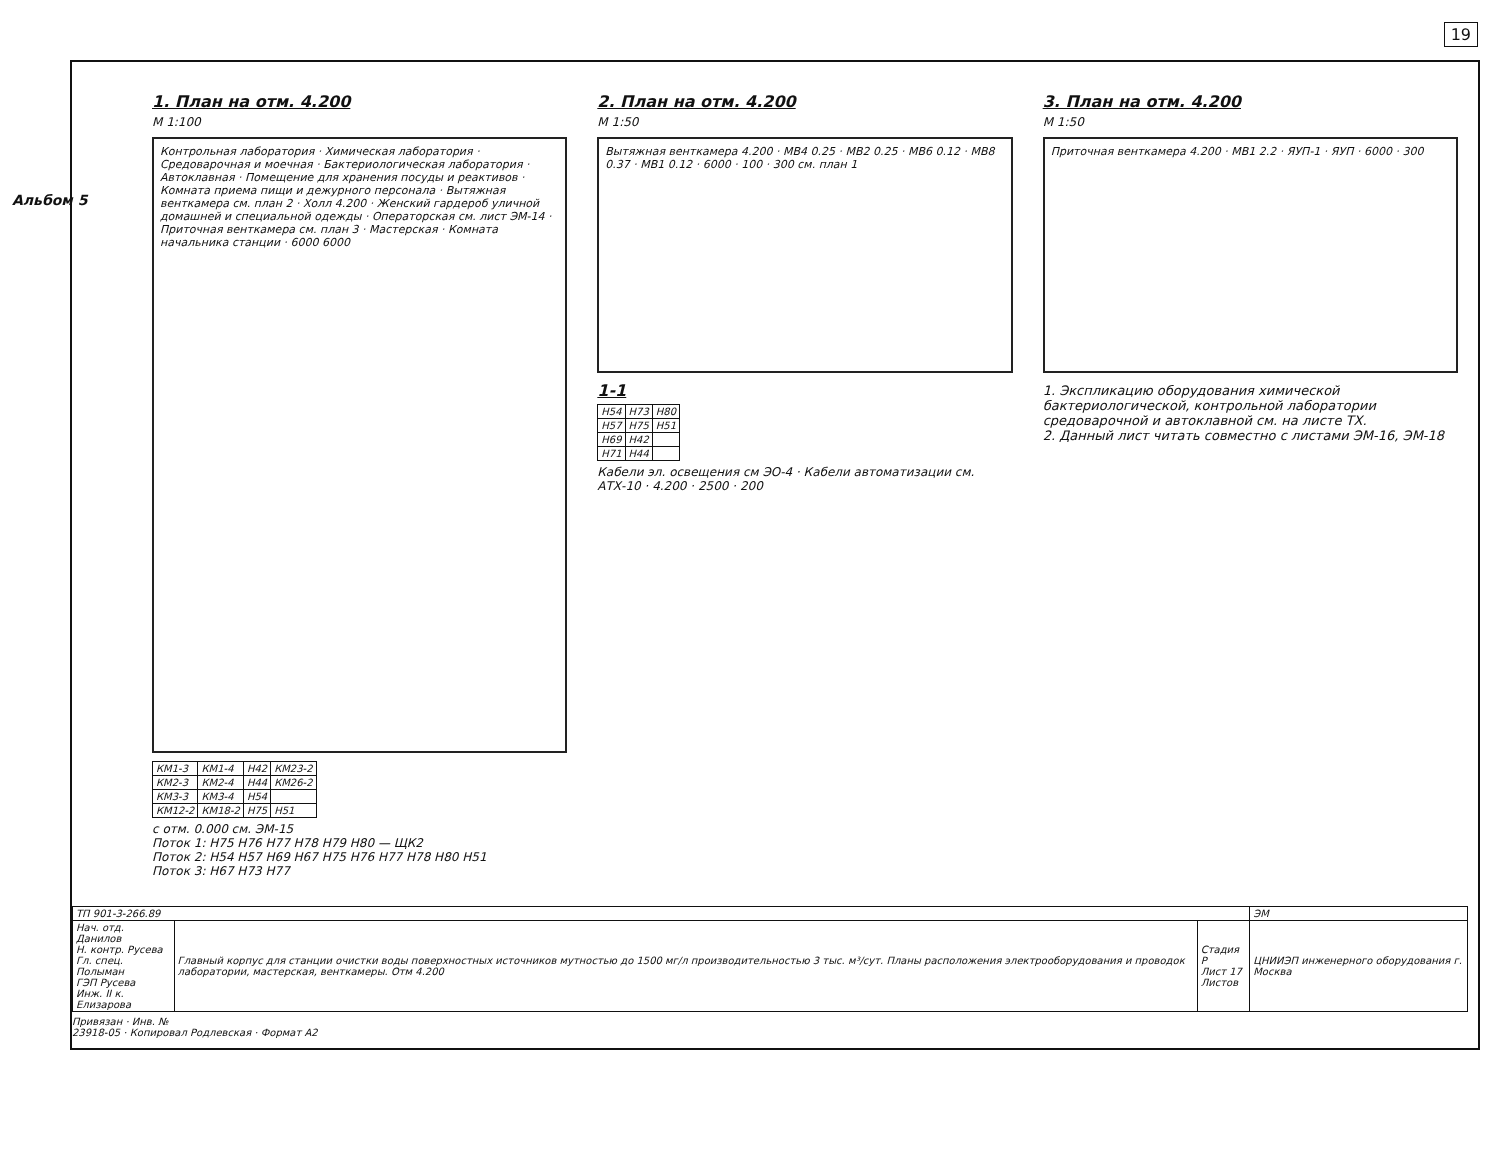19
Альбом 5
1. План на отм. 4.200
М 1:100
Контрольная лаборатория · Химическая лаборатория · Средоварочная и моечная · Бактериологическая лаборатория · Автоклавная · Помещение для хранения посуды и реактивов · Комната приема пищи и дежурного персонала · Вытяжная венткамера см. план 2 · Холл 4.200 · Женский гардероб уличной домашней и специальной одежды · Операторская см. лист ЭМ-14 · Приточная венткамера см. план 3 · Мастерская · Комната начальника станции · 6000 6000
| КМ1-3 | КМ1-4 | Н42 | КМ23-2 |
| КМ2-3 | КМ2-4 | Н44 | КМ26-2 |
| КМ3-3 | КМ3-4 | Н54 | |
| КМ12-2 | КМ18-2 | Н75 | Н51 |
с отм. 0.000 см. ЭМ-15
Поток 1: Н75 Н76 Н77 Н78 Н79 Н80 — ЩК2
Поток 2: Н54 Н57 Н69 Н67 Н75 Н76 Н77 Н78 Н80 Н51
Поток 3: Н67 Н73 Н77
2. План на отм. 4.200
М 1:50
Вытяжная венткамера 4.200 · МВ4 0.25 · МВ2 0.25 · МВ6 0.12 · МВ8 0.37 · МВ1 0.12 · 6000 · 100 · 300 см. план 1
1-1
| Н54 | Н73 | Н80 |
| Н57 | Н75 | Н51 |
| Н69 | Н42 | |
| Н71 | Н44 | |
Кабели эл. освещения см ЭО-4 · Кабели автоматизации см. АТХ-10 · 4.200 · 2500 · 200
3. План на отм. 4.200
М 1:50
Приточная венткамера 4.200 · МВ1 2.2 · ЯУП-1 · ЯУП · 6000 · 300
1. Экспликацию оборудования химической бактериологической, контрольной лаборатории средоварочной и автоклавной см. на листе ТХ.
2. Данный лист читать совместно с листами ЭМ-16, ЭМ-18
| ТП 901-3-266.89 | | | ЭМ |
| Нач. отд. Данилов Н. контр. Русева Гл. спец. Полыман ГЭП Русева Инж. II к. Елизарова | Главный корпус для станции очистки воды поверхностных источников мутностью до 1500 мг/л производительностью 3 тыс. м³/сут. Планы расположения электрооборудования и проводок лаборатории, мастерская, венткамеры. Отм 4.200 | Стадия Р Лист 17 Листов | ЦНИИЭП инженерного оборудования г. Москва |
Привязан · Инв. №
23918-05 · Копировал Родлевская · Формат А2